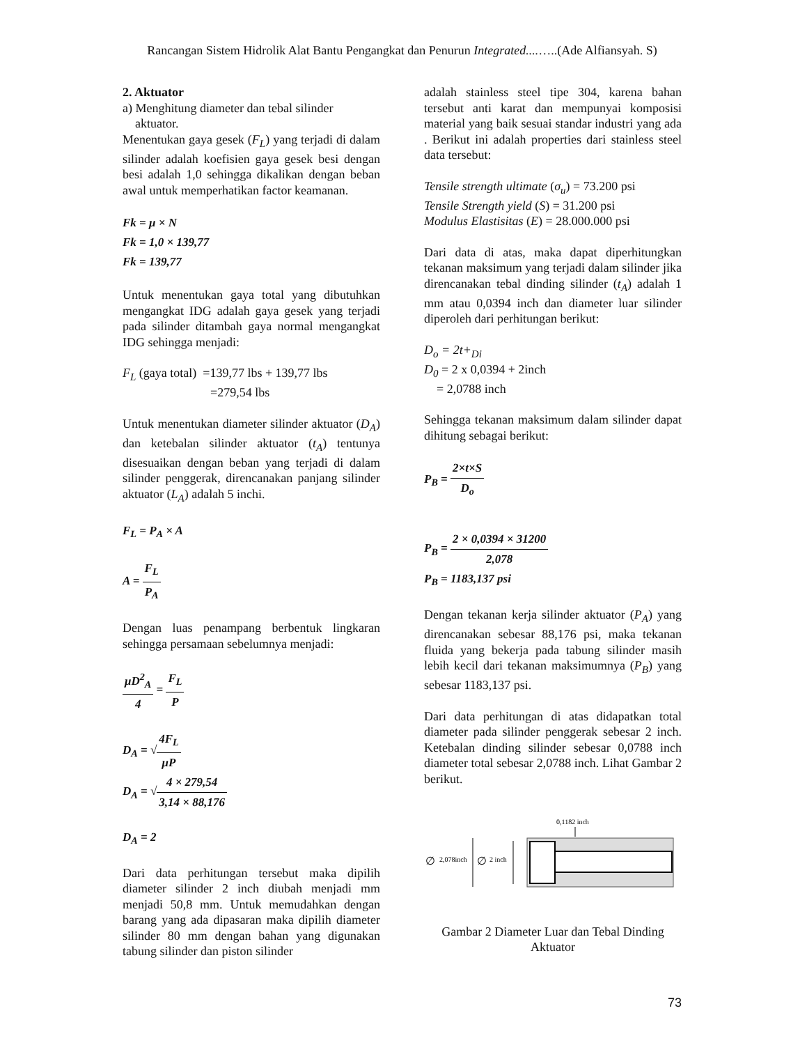Rancangan Sistem Hidrolik Alat Bantu Pengangkat dan Penurun Integrated....…..(Ade Alfiansyah. S)
2. Aktuator
a) Menghitung diameter dan tebal silinder
aktuator.
Menentukan gaya gesek (F<sub>L</sub>) yang terjadi di dalam silinder adalah koefisien gaya gesek besi dengan besi adalah 1,0 sehingga dikalikan dengan beban awal untuk memperhatikan factor keamanan.
Fk = μ × N
Fk = 1,0 × 139,77
Fk = 139,77
Untuk menentukan gaya total yang dibutuhkan mengangkat IDG adalah gaya gesek yang terjadi pada silinder ditambah gaya normal mengangkat IDG sehingga menjadi:
F<sub>L</sub> (gaya total) =139,77 lbs + 139,77 lbs
=279,54 lbs
Untuk menentukan diameter silinder aktuator (D<sub>A</sub>) dan ketebalan silinder aktuator (t<sub>A</sub>) tentunya disesuaikan dengan beban yang terjadi di dalam silinder penggerak, direncanakan panjang silinder aktuator (L<sub>A</sub>) adalah 5 inchi.
F<sub>L</sub> = P<sub>A</sub> × A
A = F<sub>L</sub> P<sub>A</sub>
Dengan luas penampang berbentuk lingkaran sehingga persamaan sebelumnya menjadi:
μD<sup>2</sup><sub>A</sub> 4 = F<sub>L</sub> P
D<sub>A</sub> = √4F<sub>L</sub> μP
D<sub>A</sub> = √4 × 279,54 3,14 × 88,176
D<sub>A</sub> = 2
Dari data perhitungan tersebut maka dipilih diameter silinder 2 inch diubah menjadi mm menjadi 50,8 mm. Untuk memudahkan dengan barang yang ada dipasaran maka dipilih diameter silinder 80 mm dengan bahan yang digunakan tabung silinder dan piston silinder
adalah stainless steel tipe 304, karena bahan tersebut anti karat dan mempunyai komposisi material yang baik sesuai standar industri yang ada . Berikut ini adalah properties dari stainless steel data tersebut:
Tensile strength ultimate (σ<sub>u</sub>) = 73.200 psi
Tensile Strength yield (S) = 31.200 psi
Modulus Elastisitas (E) = 28.000.000 psi
Dari data di atas, maka dapat diperhitungkan tekanan maksimum yang terjadi dalam silinder jika direncanakan tebal dinding silinder (t<sub>A</sub>) adalah 1 mm atau 0,0394 inch dan diameter luar silinder diperoleh dari perhitungan berikut:
D<sub>o</sub> = 2t+<sub>Di</sub>
D<sub>0</sub> = 2 x 0,0394 + 2inch
= 2,0788 inch
Sehingga tekanan maksimum dalam silinder dapat dihitung sebagai berikut:
P<sub>B</sub> = 2×t×S D<sub>o</sub>
P<sub>B</sub> = 2 × 0,0394 × 31200 2,078
P<sub>B</sub> = 1183,137 psi
Dengan tekanan kerja silinder aktuator (P<sub>A</sub>) yang direncanakan sebesar 88,176 psi, maka tekanan fluida yang bekerja pada tabung silinder masih lebih kecil dari tekanan maksimumnya (P<sub>B</sub>) yang sebesar 1183,137 psi.
Dari data perhitungan di atas didapatkan total diameter pada silinder penggerak sebesar 2 inch. Ketebalan dinding silinder sebesar 0,0788 inch diameter total sebesar 2,0788 inch. Lihat Gambar 2 berikut.
0,1182 inch
∅
2,078inch
∅
2 inch
Gambar 2 Diameter Luar dan Tebal Dinding Aktuator
73